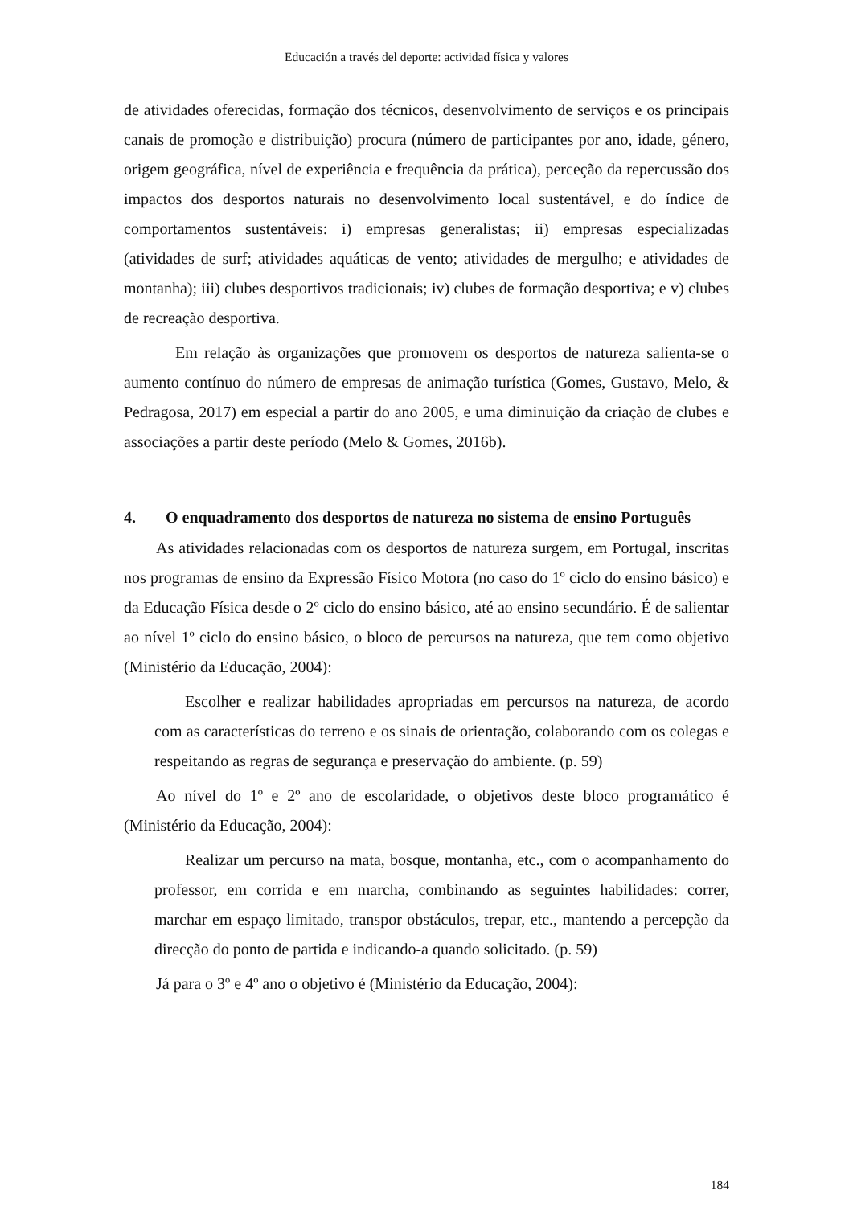Educación a través del deporte: actividad física y valores
de atividades oferecidas, formação dos técnicos, desenvolvimento de serviços e os principais canais de promoção e distribuição) procura (número de participantes por ano, idade, género, origem geográfica, nível de experiência e frequência da prática), perceção da repercussão dos impactos dos desportos naturais no desenvolvimento local sustentável, e do índice de comportamentos sustentáveis: i) empresas generalistas; ii) empresas especializadas (atividades de surf; atividades aquáticas de vento; atividades de mergulho; e atividades de montanha); iii) clubes desportivos tradicionais; iv) clubes de formação desportiva; e v) clubes de recreação desportiva.
Em relação às organizações que promovem os desportos de natureza salienta-se o aumento contínuo do número de empresas de animação turística (Gomes, Gustavo, Melo, & Pedragosa, 2017) em especial a partir do ano 2005, e uma diminuição da criação de clubes e associações a partir deste período (Melo & Gomes, 2016b).
4. O enquadramento dos desportos de natureza no sistema de ensino Português
As atividades relacionadas com os desportos de natureza surgem, em Portugal, inscritas nos programas de ensino da Expressão Físico Motora (no caso do 1º ciclo do ensino básico) e da Educação Física desde o 2º ciclo do ensino básico, até ao ensino secundário. É de salientar ao nível 1º ciclo do ensino básico, o bloco de percursos na natureza, que tem como objetivo (Ministério da Educação, 2004):
Escolher e realizar habilidades apropriadas em percursos na natureza, de acordo com as características do terreno e os sinais de orientação, colaborando com os colegas e respeitando as regras de segurança e preservação do ambiente. (p. 59)
Ao nível do 1º e 2º ano de escolaridade, o objetivos deste bloco programático é (Ministério da Educação, 2004):
Realizar um percurso na mata, bosque, montanha, etc., com o acompanhamento do professor, em corrida e em marcha, combinando as seguintes habilidades: correr, marchar em espaço limitado, transpor obstáculos, trepar, etc., mantendo a percepção da direcção do ponto de partida e indicando-a quando solicitado. (p. 59)
Já para o 3º e 4º ano o objetivo é (Ministério da Educação, 2004):
184